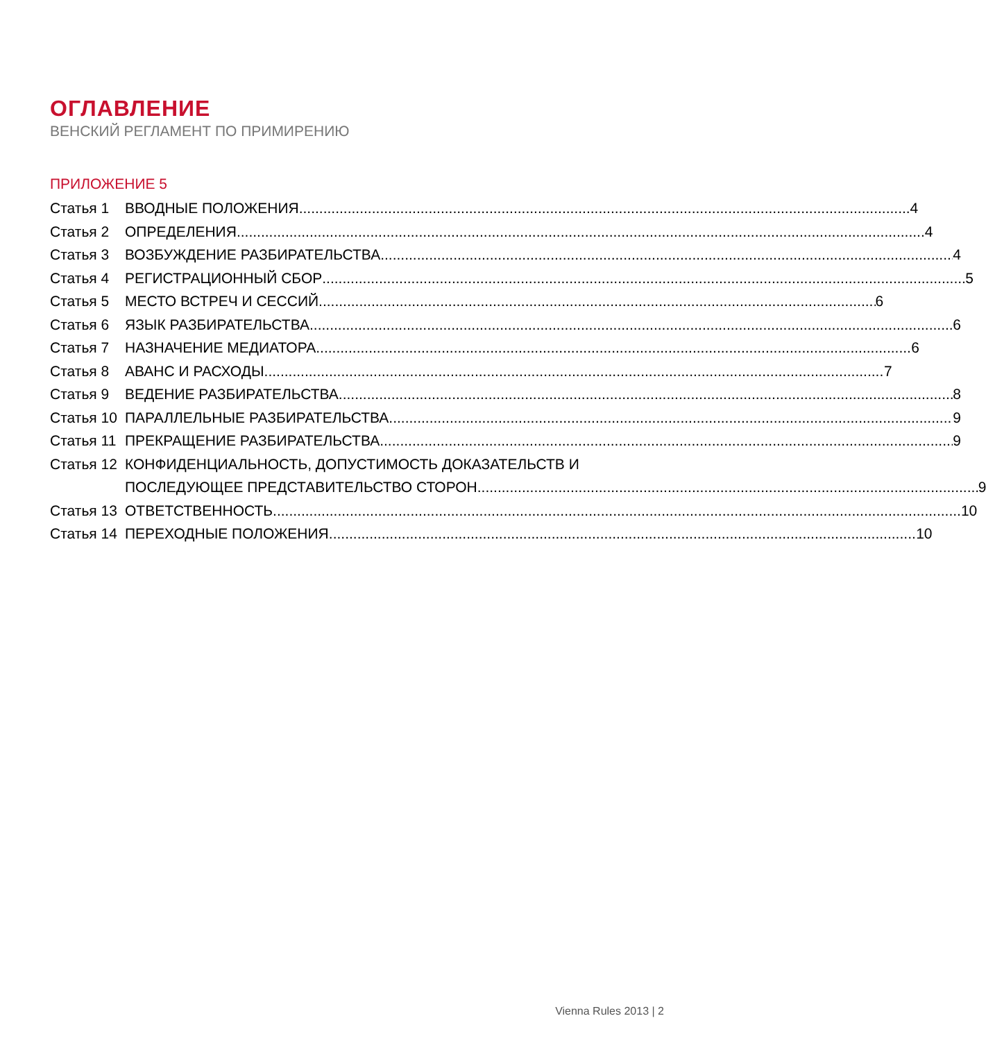ОГЛАВЛЕНИЕ
ВЕНСКИЙ РЕГЛАМЕНТ ПО ПРИМИРЕНИЮ
ПРИЛОЖЕНИЕ 5
Статья 1 ВВОДНЫЕ ПОЛОЖЕНИЯ 4
Статья 2 ОПРЕДЕЛЕНИЯ 4
Статья 3 ВОЗБУЖДЕНИЕ РАЗБИРАТЕЛЬСТВА 4
Статья 4 РЕГИСТРАЦИОННЫЙ СБОР 5
Статья 5 МЕСТО ВСТРЕЧ И СЕССИЙ 6
Статья 6 ЯЗЫК РАЗБИРАТЕЛЬСТВА 6
Статья 7 НАЗНАЧЕНИЕ МЕДИАТОРА 6
Статья 8 АВАНС И РАСХОДЫ 7
Статья 9 ВЕДЕНИЕ РАЗБИРАТЕЛЬСТВА 8
Статья 10 ПАРАЛЛЕЛЬНЫЕ РАЗБИРАТЕЛЬСТВА 9
Статья 11 ПРЕКРАЩЕНИЕ РАЗБИРАТЕЛЬСТВА 9
Статья 12 КОНФИДЕНЦИАЛЬНОСТЬ, ДОПУСТИМОСТЬ ДОКАЗАТЕЛЬСТВ И
ПОСЛЕДУЮЩЕЕ ПРЕДСТАВИТЕЛЬСТВО СТОРОН 9
Статья 13 ОТВЕТСТВЕННОСТЬ 10
Статья 14 ПЕРЕХОДНЫЕ ПОЛОЖЕНИЯ 10
Vienna Rules 2013 | 2